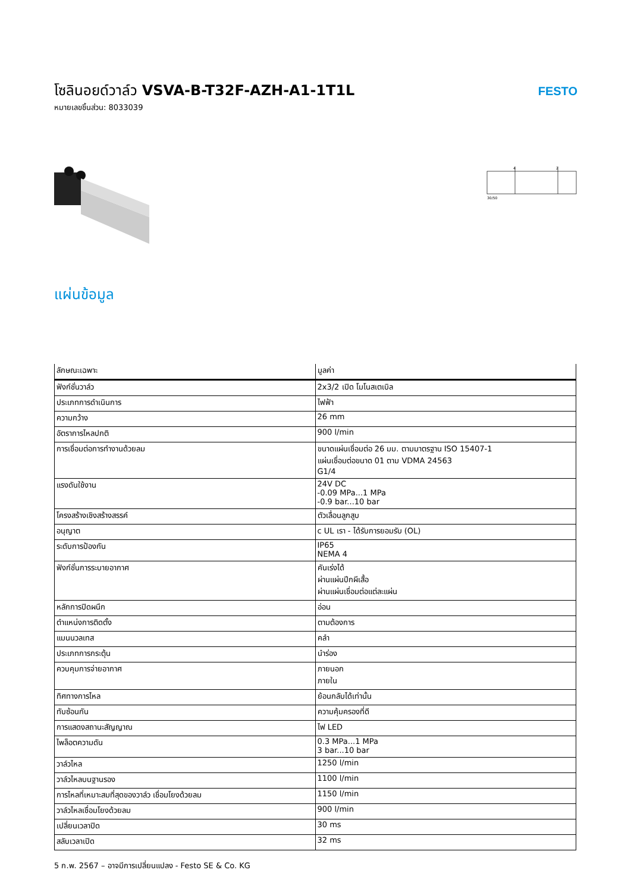โซลินอยด์วาล์ว VSVA-B-T32F-AZH-A1-1T1L
หมายเลขชิ้นส่วน: 8033039
FESTO
4
2
30/50
แผ่นข้อมูล
| ลักษณะเฉพาะ | มูลค่า |
| --- | --- |
| ฟังก์ชั่นวาล์ว | 2x3/2 เปิด โมโนสเตเบิล |
| ประเภทการดำเนินการ | ไฟฟ้า |
| ความกว้าง | 26 mm |
| อัตราการไหลปกติ | 900 l/min |
| การเชื่อมต่อการทำงานด้วยลม | ขนาดแผ่นเชื่อมต่อ 26 มม. ตามมาตรฐาน ISO 15407-1 แผ่นเชื่อมต่อขนาด 01 ตาม VDMA 24563 G1/4 |
| แรงดันใช้งาน | 24V DC -0.09 MPa...1 MPa -0.9 bar...10 bar |
| โครงสร้างเชิงสร้างสรรค์ | ตัวเลื่อนลูกสูบ |
| อนุญาต | c UL เรา - ได้รับการยอมรับ (OL) |
| ระดับการป้องกัน | IP65 NEMA 4 |
| ฟังก์ชั่นการระบายอากาศ | คันเร่งได้ ผ่านแผ่นปีกผีเสื้อ ผ่านแผ่นเชื่อมต่อแต่ละแผ่น |
| หลักการปิดผนึก | อ่อน |
| ตำแหน่งการติดตั้ง | ตามต้องการ |
| แมนนวลเทส | คลำ |
| ประเภทการกระตุ้น | นำร่อง |
| ควบคุมการจ่ายอากาศ | ภายนอก ภายใน |
| ทิศทางการไหล | ย้อนกลับได้เท่านั้น |
| ทับซ้อนกัน | ความคุ้มครองที่ดี |
| การแสดงสถานะสัญญาณ | ไฟ LED |
| ไพล็อตความดัน | 0.3 MPa...1 MPa 3 bar...10 bar |
| วาล์วไหล | 1250 l/min |
| วาล์วไหลบนฐานรอง | 1100 l/min |
| การไหลที่เหมาะสมที่สุดของวาล์ว เชื่อมโยงด้วยลม | 1150 l/min |
| วาล์วไหลเชื่อมโยงด้วยลม | 900 l/min |
| เปลี่ยนเวลาปิด | 30 ms |
| สลับเวลาเปิด | 32 ms |
5 ก.พ. 2567 – อาจมีการเปลี่ยนแปลง - Festo SE & Co. KG